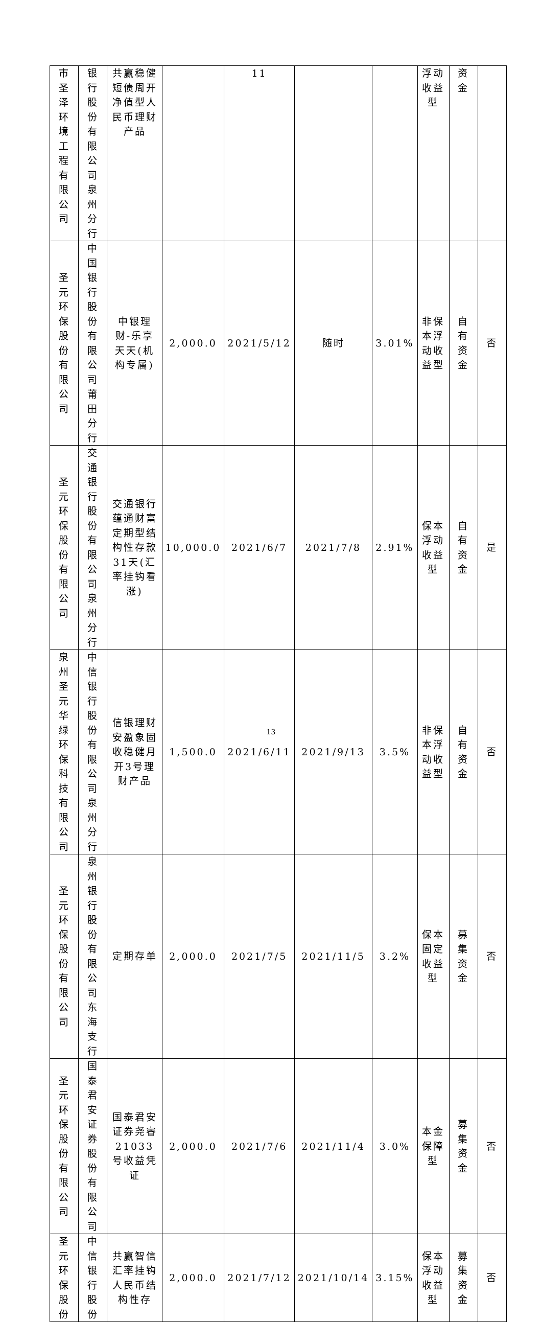| 市圣泽环境工程有限公司 | 银行股份有限公司泉州分行 | 共赢稳健短债周开净值型人民币理财产品 | | 11 | | | 浮动收益型 | 资金 | |
| 圣元环保股份有限公司 | 中国银行股份有限公司莆田分行 | 中银理财-乐享天天(机构专属) | 2,000.0 | 2021/5/12 | 随时 | 3.01% | 非保本浮动收益型 | 自有资金 | 否 |
| 圣元环保股份有限公司 | 交通银行股份有限公司泉州分行 | 交通银行蕴通财富定期型结构性存款31天(汇率挂钩看涨) | 10,000.0 | 2021/6/7 | 2021/7/8 | 2.91% | 保本浮动收益型 | 自有资金 | 是 |
| 泉州圣元华绿环保科技有限公司 | 中信银行股份有限公司泉州分行 | 信银理财安盈象固收稳健月开3号理财产品 | 1,500.0 | 2021/6/11 | 2021/9/13 | 3.5% | 非保本浮动收益型 | 自有资金 | 否 |
| 圣元环保股份有限公司 | 泉州银行股份有限公司东海支行 | 定期存单 | 2,000.0 | 2021/7/5 | 2021/11/5 | 3.2% | 保本固定收益型 | 募集资金 | 否 |
| 圣元环保股份有限公司 | 国泰君安证券股份有限公司 | 国泰君安证券尧睿21033号收益凭证 | 2,000.0 | 2021/7/6 | 2021/11/4 | 3.0% | 本金保障型 | 募集资金 | 否 |
| 圣元环保股份 | 中信银行股份 | 共赢智信汇率挂钩人民币结构性存 | 2,000.0 | 2021/7/12 | 2021/10/14 | 3.15% | 保本浮动收益型 | 募集资金 | 否 |
13